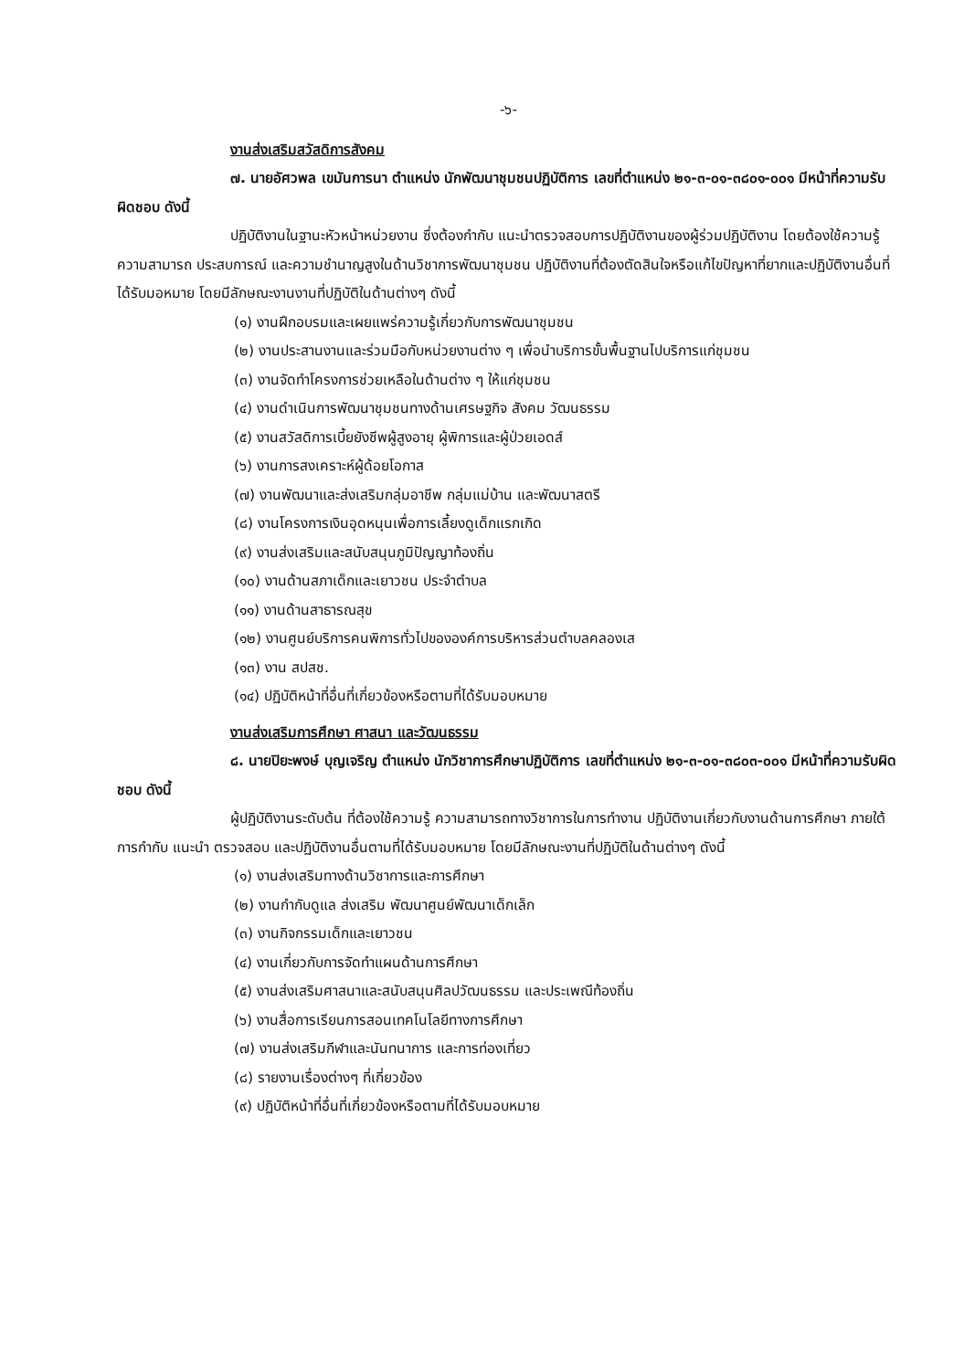-๖-
งานส่งเสริมสวัสดิการสังคม
๗. นายอัศวพล เขมันการนา ตำแหน่ง นักพัฒนาชุมชนปฏิบัติการ เลขที่ตำแหน่ง ๒๑-๓-๐๑-๓๘๐๑-๐๐๑ มีหน้าที่ความรับผิดชอบ ดังนี้
ปฏิบัติงานในฐานะหัวหน้าหน่วยงาน ซึ่งต้องกำกับ แนะนำตรวจสอบการปฏิบัติงานของผู้ร่วมปฏิบัติงาน โดยต้องใช้ความรู้ ความสามารถ ประสบการณ์ และความชำนาญสูงในด้านวิชาการพัฒนาชุมชน ปฏิบัติงานที่ต้องตัดสินใจหรือแก้ไขปัญหาที่ยากและปฏิบัติงานอื่นที่ได้รับมอหมาย โดยมีลักษณะงานงานที่ปฏิบัติในด้านต่างๆ ดังนี้
(๑) งานฝึกอบรมและเผยแพร่ความรู้เกี่ยวกับการพัฒนาชุมชน
(๒) งานประสานงานและร่วมมือกับหน่วยงานต่าง ๆ เพื่อนำบริการขั้นพื้นฐานไปบริการแก่ชุมชน
(๓) งานจัดทำโครงการช่วยเหลือในด้านต่าง ๆ ให้แก่ชุมชน
(๔) งานดำเนินการพัฒนาชุมชนทางด้านเศรษฐกิจ สังคม วัฒนธรรม
(๕) งานสวัสดิการเบี้ยยังชีพผู้สูงอายุ ผู้พิการและผู้ป่วยเอดส์
(๖) งานการสงเคราะห์ผู้ด้อยโอกาส
(๗) งานพัฒนาและส่งเสริมกลุ่มอาชีพ กลุ่มแม่บ้าน และพัฒนาสตรี
(๘) งานโครงการเงินอุดหนุนเพื่อการเลี้ยงดูเด็กแรกเกิด
(๙) งานส่งเสริมและสนับสนุนภูมิปัญญาท้องถิ่น
(๑๐) งานด้านสภาเด็กและเยาวชน ประจำตำบล
(๑๑) งานด้านสาธารณสุข
(๑๒) งานศูนย์บริการคนพิการทั่วไปขององค์การบริหารส่วนตำบลคลองเส
(๑๓) งาน สปสช.
(๑๔) ปฏิบัติหน้าที่อื่นที่เกี่ยวข้องหรือตามที่ได้รับมอบหมาย
งานส่งเสริมการศึกษา ศาสนา และวัฒนธรรม
๘. นายปิยะพงษ์ บุญเจริญ ตำแหน่ง นักวิชาการศึกษาปฏิบัติการ เลขที่ตำแหน่ง ๒๑-๓-๐๑-๓๘๐๓-๐๐๑ มีหน้าที่ความรับผิดชอบ ดังนี้
ผู้ปฏิบัติงานระดับต้น ที่ต้องใช้ความรู้ ความสามารถทางวิชาการในการทำงาน ปฏิบัติงานเกี่ยวกับงานด้านการศึกษา ภายใต้การกำกับ แนะนำ ตรวจสอบ และปฏิบัติงานอื่นตามที่ได้รับมอบหมาย โดยมีลักษณะงานที่ปฏิบัติในด้านต่างๆ ดังนี้
(๑) งานส่งเสริมทางด้านวิชาการและการศึกษา
(๒) งานกำกับดูแล ส่งเสริม พัฒนาศูนย์พัฒนาเด็กเล็ก
(๓) งานกิจกรรมเด็กและเยาวชน
(๔) งานเกี่ยวกับการจัดทำแผนด้านการศึกษา
(๕) งานส่งเสริมศาสนาและสนับสนุนศิลปวัฒนธรรม และประเพณีท้องถิ่น
(๖) งานสื่อการเรียนการสอนเทคโนโลยีทางการศึกษา
(๗) งานส่งเสริมกีฬาและนันทนาการ และการท่องเที่ยว
(๘) รายงานเรื่องต่างๆ ที่เกี่ยวข้อง
(๙) ปฏิบัติหน้าที่อื่นที่เกี่ยวข้องหรือตามที่ได้รับมอบหมาย